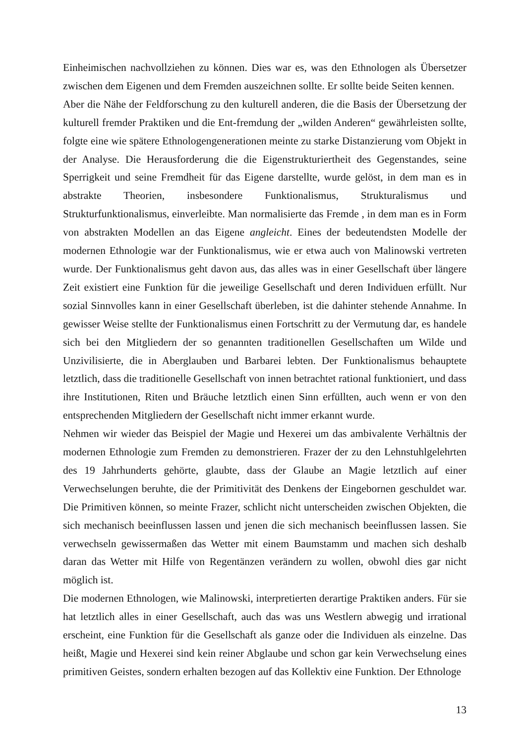Einheimischen nachvollziehen zu können. Dies war es, was den Ethnologen als Übersetzer zwischen dem Eigenen und dem Fremden auszeichnen sollte. Er sollte beide Seiten kennen.
Aber die Nähe der Feldforschung zu den kulturell anderen, die die Basis der Übersetzung der kulturell fremder Praktiken und die Ent-fremdung der „wilden Anderen“ gewährleisten sollte, folgte eine wie spätere Ethnologengenerationen meinte zu starke Distanzierung vom Objekt in der Analyse. Die Herausforderung die die Eigenstrukturiertheit des Gegenstandes, seine Sperrigkeit und seine Fremdheit für das Eigene darstellte, wurde gelöst, in dem man es in abstrakte Theorien, insbesondere Funktionalismus, Strukturalismus und Strukturfunktionalismus, einverleibte. Man normalisierte das Fremde , in dem man es in Form von abstrakten Modellen an das Eigene angleicht. Eines der bedeutendsten Modelle der modernen Ethnologie war der Funktionalismus, wie er etwa auch von Malinowski vertreten wurde. Der Funktionalismus geht davon aus, das alles was in einer Gesellschaft über längere Zeit existiert eine Funktion für die jeweilige Gesellschaft und deren Individuen erfüllt. Nur sozial Sinnvolles kann in einer Gesellschaft überleben, ist die dahinter stehende Annahme. In gewisser Weise stellte der Funktionalismus einen Fortschritt zu der Vermutung dar, es handele sich bei den Mitgliedern der so genannten traditionellen Gesellschaften um Wilde und Unzivilisierte, die in Aberglauben und Barbarei lebten. Der Funktionalismus behauptete letztlich, dass die traditionelle Gesellschaft von innen betrachtet rational funktioniert, und dass ihre Institutionen, Riten und Bräuche letztlich einen Sinn erfüllten, auch wenn er von den entsprechenden Mitgliedern der Gesellschaft nicht immer erkannt wurde.
Nehmen wir wieder das Beispiel der Magie und Hexerei um das ambivalente Verhältnis der modernen Ethnologie zum Fremden zu demonstrieren. Frazer der zu den Lehnstuhlgelehrten des 19 Jahrhunderts gehörte, glaubte, dass der Glaube an Magie letztlich auf einer Verwechselungen beruhte, die der Primitivität des Denkens der Eingebornen geschuldet war. Die Primitiven können, so meinte Frazer, schlicht nicht unterscheiden zwischen Objekten, die sich mechanisch beeinflussen lassen und jenen die sich mechanisch beeinflussen lassen. Sie verwechseln gewissermaßen das Wetter mit einem Baumstamm und machen sich deshalb daran das Wetter mit Hilfe von Regentänzen verändern zu wollen, obwohl dies gar nicht möglich ist.
Die modernen Ethnologen, wie Malinowski, interpretierten derartige Praktiken anders. Für sie hat letztlich alles in einer Gesellschaft, auch das was uns Westlern abwegig und irrational erscheint, eine Funktion für die Gesellschaft als ganze oder die Individuen als einzelne. Das heißt, Magie und Hexerei sind kein reiner Abglaube und schon gar kein Verwechselung eines primitiven Geistes, sondern erhalten bezogen auf das Kollektiv eine Funktion. Der Ethnologe
13